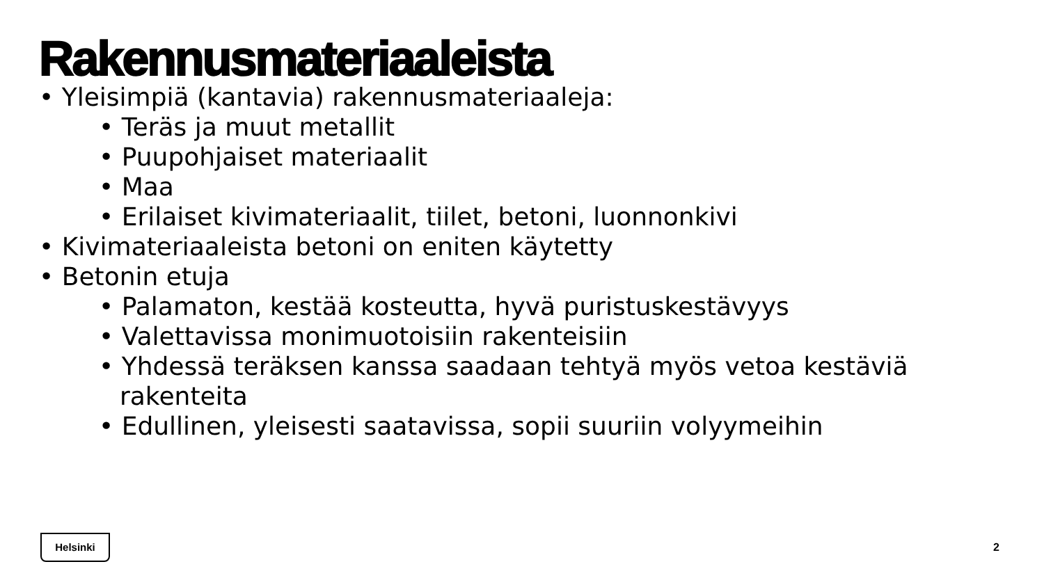Rakennusmateriaaleista
• Yleisimpiä (kantavia) rakennusmateriaaleja:
• Teräs ja muut metallit
• Puupohjaiset materiaalit
• Maa
• Erilaiset kivimateriaalit, tiilet, betoni, luonnonkivi
• Kivimateriaaleista betoni on eniten käytetty
• Betonin etuja
• Palamaton, kestää kosteutta, hyvä puristuskestävyys
• Valettavissa monimuotoisiin rakenteisiin
• Yhdessä teräksen kanssa saadaan tehtyä myös vetoa kestäviä rakenteita
• Edullinen, yleisesti saatavissa, sopii suuriin volyymeihin
Helsinki
2